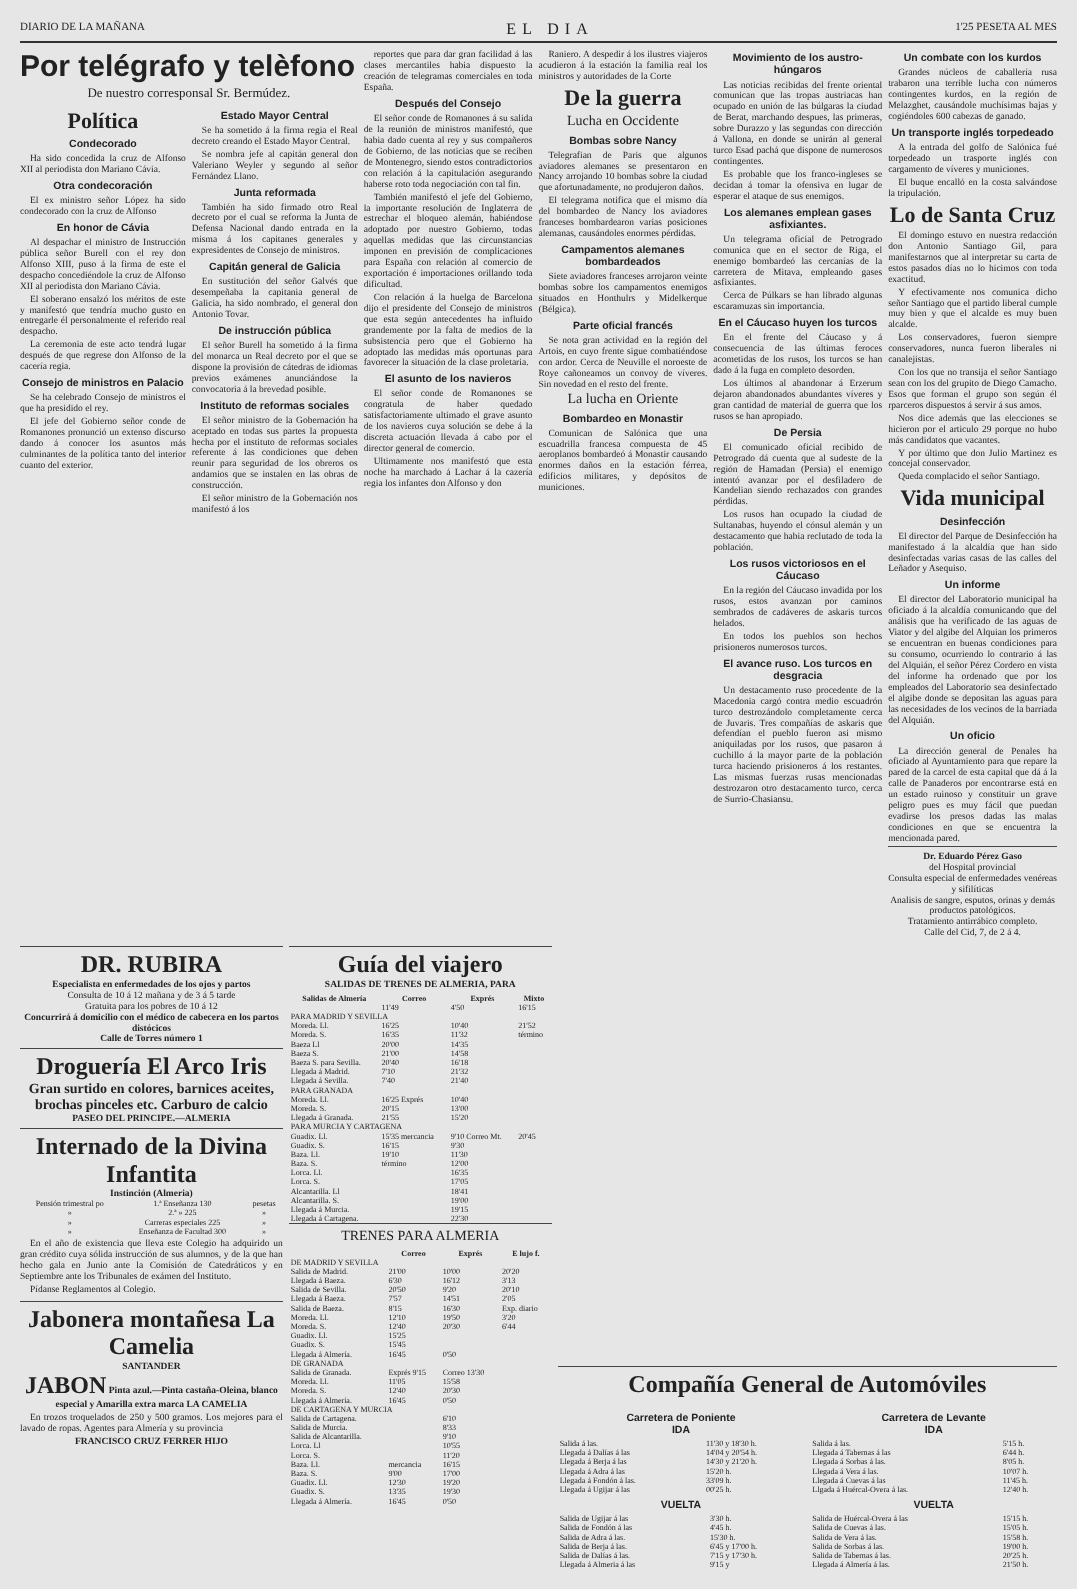DIARIO DE LA MAÑANA EL DIA 1'25 PESETA AL MES
Por telégrafo y telèfono
De nuestro corresponsal Sr. Bermúdez.
Política
Condecorado
Ha sido concedida la cruz de Alfonso XII al periodista don Mariano Cávia.
Otra condecoración
El ex ministro señor López ha sido condecorado con la cruz de Alfonso
En honor de Cávia
Al despachar el ministro de Instrucción pública señor Burell con el rey don Alfonso XIII, puso á la firma de este el despacho concediéndole la cruz de Alfonso XII al periodista don Mariano Cávia.
El soberano ensalzó los méritos de este y manifestó que tendría mucho gusto en entregarle él personalmente el referido real despacho.
La ceremonia de este acto tendrá lugar después de que regrese don Alfonso de la cacería regia.
Consejo de ministros en Palacio
Se ha celebrado Consejo de ministros el que ha presidido el rey.
El jefe del Gobierno señor conde de Romanones pronunció un extenso discurso dando á conocer los asuntos más culminantes de la política tanto del interior cuanto del exterior.
Estado Mayor Central
Se ha sometido á la firma regia el Real decreto creando el Estado Mayor Central.
Se nombra jefe al capitán general don Valeriano Weyler y segundo al señor Fernández Llano.
Junta reformada
También ha sido firmado otro Real decreto por el cual se reforma la Junta de Defensa Nacional dando entrada en la misma á los capitanes generales y expresidentes de Consejo de ministros.
Capitán general de Galicia
En sustitución del señor Galvés que desempeñaba la capitania general de Galicia, ha sido nombrado, el general don Antonio Tovar.
De instrucción pública
El señor Burell ha sometido á la firma del monarca un Real decreto por el que se dispone la provisión de cátedras de idiomas previos exámenes anunciándose la convocatoria á la brevedad posible.
Instituto de reformas sociales
El señor ministro de la Gobernación ha aceptado en todas sus partes la propuesta hecha por el instituto de reformas sociales referente á las condiciones que deben reunir para seguridad de los obreros os andamios que se instalen en las obras de construcción.
El señor ministro de la Gobernación nos manifestó á los
reportes que para dar gran facilidad á las clases mercantiles habia dispuesto la creación de telegramas comerciales en toda España.
Después del Consejo
El señor conde de Romanones á su salida de la reunión de ministros manifestó, que habia dado cuenta al rey y sus compañeros de Gobierno, de las noticias que se reciben de Montenegro, siendo estos contradictorios con relación á la capitulación asegurando haberse roto toda negociación con tal fin.
También manifestó el jefe del Gobierno, la importante resolución de Inglaterra de estrechar el bloqueo alemán, habiéndose adoptado por nuestro Gobierno, todas aquellas medidas que las circunstancias imponen en previsión de complicaciones para España con relación al comercio de exportación é importaciones orillando toda dificultad.
Con relación á la huelga de Barcelona dijo el presidente del Consejo de ministros que esta según antecedentes ha influido grandemente por la falta de medios de la subsistencia pero que el Gobierno ha adoptado las medidas más oportunas para favorecer la situación de la clase proletaria.
El asunto de los navieros
El señor conde de Romanones se congratula de haber quedado satisfactoriamente ultimado el grave asunto de los navieros cuya solución se debe á la discreta actuación llevada á cabo por el director general de comercio.
Ultimamente nos manifestó que esta noche ha marchado á Lachar á la cazería regia los infantes don Alfonso y don
Raniero. A despedir á los ilustres viajeros acudieron á la estación la familia real los ministros y autoridades de la Corte
De la guerra
Lucha en Occidente
Bombas sobre Nancy
Telegrafian de Paris que algunos aviadores alemanes se presentaron en Nancy arrojando 10 bombas sobre la ciudad que afortunadamente, no produjeron daños.
El telegrama notifica que el mismo día del bombardeo de Nancy los aviadores franceses bombardearon varias posiciones alemanas, causándoles enormes pérdidas.
Campamentos alemanes bombardeados
Siete aviadores franceses arrojaron veinte bombas sobre los campamentos enemigos situados en Honthulrs y Midelkerque (Bélgica).
Parte oficial francés
Se nota gran actividad en la región del Artois, en cuyo frente sigue combatiéndose con ardor. Cerca de Neuville el noroeste de Roye cañoneamos un convoy de víveres. Sin novedad en el resto del frente.
La lucha en Oriente
Bombardeo en Monastir
Comunican de Salónica que una escuadrilla francesa compuesta de 45 aeroplanos bombardeó á Monastir causando enormes daños en la estación férrea, edificios militares, y depósitos de municiones.
Movimiento de los austro-húngaros
Las noticias recibidas del frente oriental comunican que las tropas austriacas han ocupado en unión de las búlgaras la ciudad de Berat, marchando despues, las primeras, sobre Durazzo y las segundas con dirección á Vallona, en donde se unirán al general turco Esad pachá que dispone de numerosos contingentes.
Es probable que los franco-ingleses se decidan á tomar la ofensiva en lugar de esperar el ataque de sus enemigos.
Los alemanes emplean gases asfixiantes.
Un telegrama oficial de Petrogrado comunica que en el sector de Riga, el enemigo bombardeó las cercanías de la carretera de Mitava, empleando gases asfixiantes.
Cerca de Púlkars se han librado algunas escaramuzas sin importancia.
En el Cáucaso huyen los turcos
En el frente del Cáucaso y á consecuencia de las últimas feroces acometidas de los rusos, los turcos se han dado á la fuga en completo desorden.
Los últimos al abandonar á Erzerum dejaron abandonados abundantes víveres y gran cantidad de material de guerra que los rusos se han apropiado.
De Persia
El comunicado oficial recibido de Petrogrado dá cuenta que al sudeste de la región de Hamadan (Persia) el enemigo intentó avanzar por el desfiladero de Kandelian siendo rechazados con grandes pérdidas.
Los rusos han ocupado la ciudad de Sultanabas, huyendo el cónsul alemán y un destacamento que habia reclutado de toda la población.
Los rusos victoriosos en el Cáucaso
En la región del Cáucaso invadida por los rusos, estos avanzan por caminos sembrados de cadáveres de askaris turcos helados.
En todos los pueblos son hechos prisioneros numerosos turcos.
El avance ruso. Los turcos en desgracia
Un destacamento ruso procedente de la Macedonia cargó contra medio escuadrón turco destrozándolo completamente cerca de Juvaris. Tres compañías de askaris que defendían el pueblo fueron asi mismo aniquiladas por los rusos, que pasaron á cuchillo á la mayor parte de la población turca haciendo prisioneros á los restantes. Las mismas fuerzas rusas mencionadas destrozaron otro destacamento turco, cerca de Surrio-Chasiansu.
Un combate con los kurdos
Grandes núcleos de caballería rusa trabaron una terrible lucha con números contingentes kurdos, en la región de Melazghet, causándole muchísimas bajas y cogiéndoles 600 cabezas de ganado.
Un transporte inglés torpedeado
A la entrada del golfo de Salónica fué torpedeado un trasporte inglés con cargamento de víveres y municiones.
El buque encalló en la costa salvándose la tripulación.
Lo de Santa Cruz
El domingo estuvo en nuestra redacción don Antonio Santiago Gil, para manifestarnos que al interpretar su carta de estos pasados días no lo hicimos con toda exactitud.
Y efectivamente nos comunica dicho señor Santiago que el partido liberal cumple muy bien y que el alcalde es muy buen alcalde.
Los conservadores, fueron siempre conservadores, nunca fueron liberales ni canalejistas.
Con los que no transija el señor Santiago sean con los del grupito de Diego Camacho. Esos que forman el grupo son según él rparceros dispuestos á servir á sus amos.
Nos dice además que las elecciones se hicieron por el articulo 29 porque no hubo más candidatos que vacantes.
Y por último que don Julio Martinez es concejal conservador.
Queda complacido el señor Santiago.
Vida municipal
Desinfección
El director del Parque de Desinfección ha manifestado á la alcaldía que han sido desinfectadas varias casas de las calles del Leñador y Asequiso.
Un informe
El director del Laboratorio municipal ha oficiado á la alcaldía comunicando que del análisis que ha verificado de las aguas de Viator y del algibe del Alquian los primeros se encuentran en buenas condiciones para su consumo, ocurriendo lo contrario á las del Alquián, el señor Pérez Cordero en vista del informe ha ordenado que por los empleados del Laboratorio sea desinfectado el algibe donde se depositan las aguas para las necesidades de los vecinos de la barriada del Alquián.
Un oficio
La dirección general de Penales ha oficiado al Ayuntamiento para que repare la pared de la carcel de esta capital que dá á la calle de Panaderos por encontrarse está en un estado ruinoso y constituir un grave peligro pues es muy fácil que puedan evadirse los presos dadas las malas condiciones en que se encuentra la mencionada pared.
Dr. Eduardo Pérez Gaso
del Hospital provincial
Consulta especial de enfermedades venéreas y sifilíticas
Analisis de sangre, esputos, orinas y demás productos patológicos.
Tratamiento antirrábico completo.
Calle del Cid, 7, de 2 á 4.
DR. RUBIRA
Especialista en enfermedades de los ojos y partos
Consulta de 10 á 12 mañana y de 3 á 5 tarde
Gratuita para los pobres de 10 á 12
Concurrirá á domicilio con el médico de cabecera en los partos distócicos
Calle de Torres número 1
Droguería El Arco Iris
Gran surtido en colores, barnices aceites, brochas pinceles etc. Carburo de calcio
PASEO DEL PRINCIPE.—ALMERIA
Internado de la Divina Infantita
Instinción (Almeria)
| Pensión trimestral po | 1.ª Enseñanza 130 | pesetas |
| » | 2.ª » 225 | » |
| » | Carreras especiales 225 | » |
| » | Enseñanza de Facultad 300 | » |
En el año de existencia que lleva este Colegio ha adquirido un gran crédito cuya sólida instrucción de sus alumnos, y de la que han hecho gala en Junio ante la Comisión de Catedráticos y en Septiembre ante los Tribunales de exámen del Instituto.
Pídanse Reglamentos al Colegio.
Jabonera montañesa La Camelia
SANTANDER
JABON Pinta azul.—Pinta castaña-Oleina, blanco especial y Amarilla extra marca LA CAMELIA
En trozos troquelados de 250 y 500 gramos. Los mejores para el lavado de ropas. Agentes para Almería y su provincia
FRANCISCO CRUZ FERRER HIJO
Guía del viajero
SALIDAS DE TRENES DE ALMERIA, PARA
| Salidas de Almería | Correo | Exprés | Mixto |
| --- | --- | --- | --- |
| | 11'49 | 4'50 | 16'15 |
| PARA MADRID Y SEVILLA | | | |
| Moreda. Ll. | 16'25 | 10'40 | 21'52 |
| Moreda. S. | 16'35 | 11'32 | término |
| Baeza Ll | 20'00 | 14'35 | |
| Baeza S. | 21'00 | 14'58 | |
| Baeza S. para Sevilla. | 20'40 | 16'18 | |
| Llegada á Madrid. | 7'10 | 21'32 | |
| Llegada á Sevilla. | 7'40 | 21'40 | |
| PARA GRANADA | | | |
| Moreda. Ll. | 16'25 Exprés | 10'40 | |
| Moreda. S. | 20'15 | 13'00 | |
| Llegada á Granada. | 21'55 | 15'20 | |
| PARA MURCIA Y CARTAGENA | | | |
| Guadix. Ll. | 15'35 mercancia | 9'10 Correo Mt. | 20'45 |
| Guadix. S. | 16'15 | 9'30 | |
| Baza. Ll. | 19'10 | 11'30 | |
| Baza. S. | término | 12'00 | |
| Lorca. Ll. | | 16'35 | |
| Lorca. S. | | 17'05 | |
| Alcantarilla. Ll | | 18'41 | |
| Alcantarilla. S. | | 19'00 | |
| Llegada á Murcia. | | 19'15 | |
| Llegada á Cartagena. | | 22'30 | |
TRENES PARA ALMERIA
| | Correo | Exprés | E lujo f. |
| --- | --- | --- | --- |
| DE MADRID Y SEVILLA | | | |
| Salida de Madrid. | 21'00 | 10'00 | 20'20 |
| Llegada á Baeza. | 6'30 | 16'12 | 3'13 |
| Salida de Sevilla. | 20'50 | 9'20 | 20'10 |
| Llegada á Baeza. | 7'57 | 14'51 | 2'05 |
| Salida de Baeza. | 8'15 | 16'30 | Exp. diario |
| Moreda. Ll. | 12'10 | 19'50 | 3'20 |
| Moreda. S. | 12'40 | 20'30 | 6'44 |
| Guadix. Ll. | 15'25 | | |
| Guadix. S. | 15'45 | | |
| Llegada á Almería. | 16'45 | 0'50 | |
| DE GRANADA | | | |
| Salida de Granada. | Exprés 9'15 | Correo 13'30 | |
| Moreda. Ll. | 11'05 | 15'58 | |
| Moreda. S. | 12'40 | 20'30 | |
| Llegada á Almería. | 16'45 | 0'50 | |
| DE CARTAGENA Y MURCIA | | | |
| Salida de Cartagena. | | 6'10 | |
| Salida de Murcia. | | 8'33 | |
| Salida de Alcantarilla. | | 9'10 | |
| Lorca. Ll | | 10'55 | |
| Lorca. S. | | 11'20 | |
| Baza. Ll. | mercancia | 16'15 | |
| Baza. S. | 9'00 | 17'00 | |
| Guadix. Ll. | 12'30 | 19'20 | |
| Guadix. S. | 13'35 | 19'30 | |
| Llegada á Almería. | 16'45 | 0'50 | |
Compañía General de Automóviles
Carretera de Poniente
IDA
| Salida á las. | 11'30 y 18'30 h. |
| Llegada á Dalías á las | 14'04 y 20'54 h. |
| Llegada á Berja á las | 14'30 y 21'20 h. |
| Llegada á Adra á las | 15'20 h. |
| Llegada á Fondón á las. | 33'09 h. |
| Llegada á Ugijar á las | 00'25 h. |
VUELTA
| Salida de Ugijar á las | 3'30 h. |
| Salida de Fondón á las | 4'45 h. |
| Salida de Adra á las. | 15'30 h. |
| Salida de Berja á las. | 6'45 y 17'00 h. |
| Salida de Dalías á las. | 7'15 y 17'30 h. |
| Llegada á Almeria á las | 9'15 y |
Carretera de Levante
IDA
| Salida á las. | 5'15 h. |
| Llegada á Tabernas á las | 6'44 h. |
| Llegada á Sorbas á las. | 8'05 h. |
| Llegada á Vera á las. | 10'07 h. |
| Llegada á Cuevas á las | 11'45 h. |
| Llgada á Huércal-Overa á las. | 12'40 h. |
VUELTA
| Salida de Huércal-Overa á las | 15'15 h. |
| Salida de Cuevas á las. | 15'05 h. |
| Salida de Vera á las. | 15'58 h. |
| Salida de Sorbas á las. | 19'00 h. |
| Salida de Tabernas á las. | 20'25 h. |
| Llegada á Almería á las. | 21'50 h. |